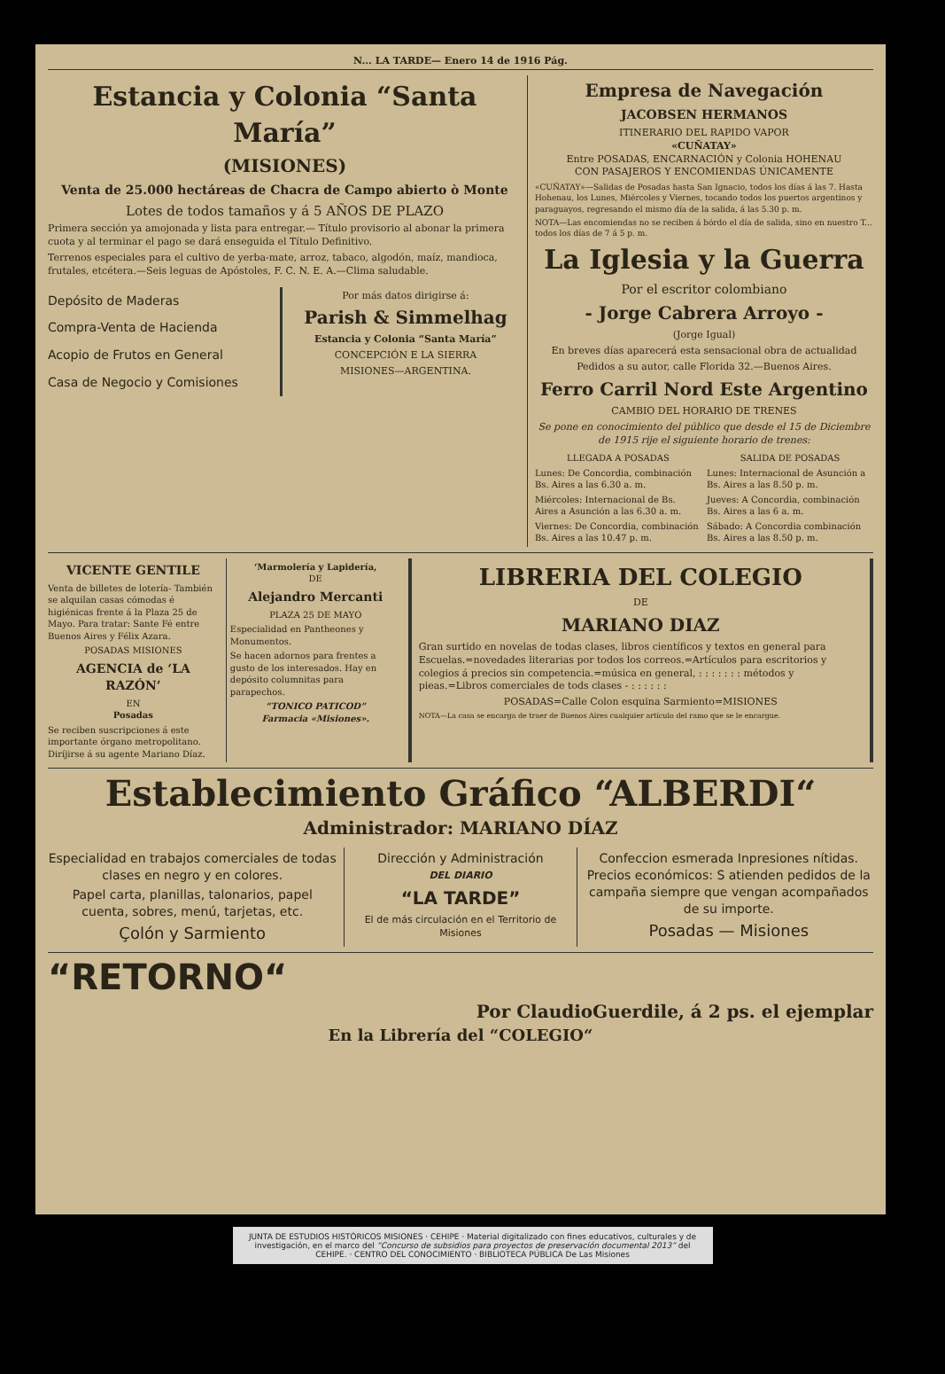N... LA TARDE— Enero 14 de 1916 Pág.
Estancia y Colonia “Santa María”
(MISIONES)
Venta de 25.000 hectáreas de Chacra de Campo abierto ò Monte
Lotes de todos tamaños y á 5 AÑOS DE PLAZO
Primera sección ya amojonada y lista para entregar.— Título provisorio al abonar la primera cuota y al terminar el pago se dará enseguida el Título Definitivo.
Terrenos especiales para el cultivo de yerba-mate, arroz, tabaco, algodón, maíz, mandioca, frutales, etcétera.—Seis leguas de Apóstoles, F. C. N. E. A.—Clima saludable.
Depósito de Maderas
Compra-Venta de Hacienda
Acopio de Frutos en General
Casa de Negocio y Comisiones
Por más datos dirigirse á:
Parish & Simmelhag
Estancia y Colonia “Santa María”
CONCEPCIÓN E LA SIERRA
MISIONES—ARGENTINA.
Empresa de Navegación
JACOBSEN HERMANOS
ITINERARIO DEL RAPIDO VAPOR
«CUÑATAY»
Entre POSADAS, ENCARNACIÓN y Colonia HOHENAU
CON PASAJEROS Y ENCOMIENDAS ÚNICAMENTE
«CUÑATAY»—Salidas de Posadas hasta San Ignacio, todos los días á las 7. Hasta Hohenau, los Lunes, Miércoles y Viernes, tocando todos los puertos argentinos y paraguayos, regresando el mismo día de la salida, á las 5.30 p. m.
NOTA—Las encomiendas no se reciben á bórdo el día de salida, sino en nuestro T... todos los días de 7 á 5 p. m.
La Iglesia y la Guerra
Por el escritor colombiano
- Jorge Cabrera Arroyo -
(Jorge Igual)
En breves días aparecerá esta sensacional obra de actualidad
Pedidos a su autor, calle Florida 32.—Buenos Aires.
Ferro Carril Nord Este Argentino
CAMBIO DEL HORARIO DE TRENES
Se pone en conocimiento del público que desde el 15 de Diciembre de 1915 rije el siguiente horario de trenes:
LLEGADA A POSADAS
Lunes: De Concordia, combinación Bs. Aires a las 6.30 a. m.
Miércoles: Internacional de Bs. Aires a Asunción a las 6.30 a. m.
Viernes: De Concordia, combinación Bs. Aires a las 10.47 p. m.
SALIDA DE POSADAS
Lunes: Internacional de Asunción a Bs. Aires a las 8.50 p. m.
Jueves: A Concordia, combinación Bs. Aires a las 6 a. m.
Sábado: A Concordia combinación Bs. Aires a las 8.50 p. m.
VICENTE GENTILE
Venta de billetes de lotería- También se alquilan casas cómodas é higiénicas frente á la Plaza 25 de Mayo. Para tratar: Sante Fé entre Buenos Aires y Félix Azara.
POSADAS MISIONES
AGENCIA de ‘LA RAZÓN’
EN
Posadas
Se reciben suscripciones á este importante órgano metropolitano. Diríjirse á su agente Mariano Díaz.
‘Marmolería y Lapidería,
DE
Alejandro Mercanti
PLAZA 25 DE MAYO
Especialidad en Pantheones y Monumentos.
Se hacen adornos para frentes a gusto de los interesados. Hay en depósito columnitas para parapechos.
“TONICO PATICOD”
Farmacia «Misiones».
LIBRERIA DEL COLEGIO
DE
MARIANO DIAZ
Gran surtido en novelas de todas clases, libros científicos y textos en general para Escuelas.=novedades literarias por todos los correos.=Artículos para escritorios y colegios á precios sin competencia.=música en general, : : : : : : : métodos y pieas.=Libros comerciales de tods clases - : : : : : :
POSADAS=Calle Colon esquina Sarmiento=MISIONES
NOTA—La casa se encarga de traer de Buenos Aires cualquier artículo del ramo que se le encargue.
Establecimiento Gráfico “ALBERDI“
Administrador: MARIANO DÍAZ
Especialidad en trabajos comerciales de todas clases en negro y en colores.
Papel carta, planillas, talonarios, papel cuenta, sobres, menú, tarjetas, etc.
Çolón y Sarmiento
Dirección y Administración
DEL DIARIO
“LA TARDE”
El de más circulación en el Territorio de Misiones
Confeccion esmerada Inpresiones nítidas. Precios económicos: S atienden pedidos de la campaña siempre que vengan acompañados de su importe.
Posadas — Misiones
“RETORNO“
Por ClaudioGuerdile, á 2 ps. el ejemplar
En la Librería del “COLEGIO“
JUNTA DE ESTUDIOS HISTÓRICOS MISIONES · CEHIPE · Material digitalizado con fines educativos, culturales y de investigación, en el marco del “Concurso de subsidios para proyectos de preservación documental 2013” del CEHIPE. · CENTRO DEL CONOCIMIENTO · BIBLIOTECA PÚBLICA De Las Misiones